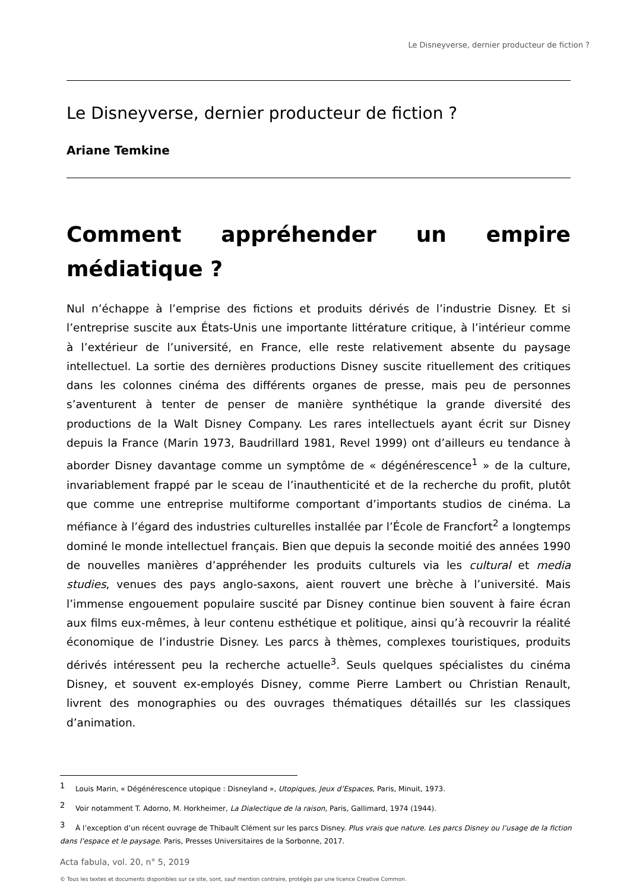Le Disneyverse, dernier producteur de fiction ?
Le Disneyverse, dernier producteur de fiction ?
Ariane Temkine
Comment appréhender un empire médiatique ?
Nul n’échappe à l’emprise des fictions et produits dérivés de l’industrie Disney. Et si l’entreprise suscite aux États-Unis une importante littérature critique, à l’intérieur comme à l’extérieur de l’université, en France, elle reste relativement absente du paysage intellectuel. La sortie des dernières productions Disney suscite rituellement des critiques dans les colonnes cinéma des différents organes de presse, mais peu de personnes s’aventurent à tenter de penser de manière synthétique la grande diversité des productions de la Walt Disney Company. Les rares intellectuels ayant écrit sur Disney depuis la France (Marin 1973, Baudrillard 1981, Revel 1999) ont d’ailleurs eu tendance à aborder Disney davantage comme un symptôme de « dégénérescence<sup>1</sup> » de la culture, invariablement frappé par le sceau de l’inauthenticité et de la recherche du profit, plutôt que comme une entreprise multiforme comportant d’importants studios de cinéma. La méfiance à l’égard des industries culturelles installée par l’École de Francfort<sup>2</sup> a longtemps dominé le monde intellectuel français. Bien que depuis la seconde moitié des années 1990 de nouvelles manières d’appréhender les produits culturels via les cultural et media studies, venues des pays anglo-saxons, aient rouvert une brèche à l’université. Mais l’immense engouement populaire suscité par Disney continue bien souvent à faire écran aux films eux-mêmes, à leur contenu esthétique et politique, ainsi qu’à recouvrir la réalité économique de l’industrie Disney. Les parcs à thèmes, complexes touristiques, produits dérivés intéressent peu la recherche actuelle<sup>3</sup>. Seuls quelques spécialistes du cinéma Disney, et souvent ex-employés Disney, comme Pierre Lambert ou Christian Renault, livrent des monographies ou des ouvrages thématiques détaillés sur les classiques d’animation.
<sup>1</sup> Louis Marin, « Dégénérescence utopique : Disneyland », Utopiques, Jeux d’Espaces, Paris, Minuit, 1973.
<sup>2</sup> Voir notamment T. Adorno, M. Horkheimer, La Dialectique de la raison, Paris, Gallimard, 1974 (1944).
<sup>3</sup> À l’exception d’un récent ouvrage de Thibault Clément sur les parcs Disney. Plus vrais que nature. Les parcs Disney ou l’usage de la fiction dans l’espace et le paysage. Paris, Presses Universitaires de la Sorbonne, 2017.
Acta fabula, vol. 20, n° 5, 2019
© Tous les textes et documents disponibles sur ce site, sont, sauf mention contraire, protégés par une licence Creative Common.